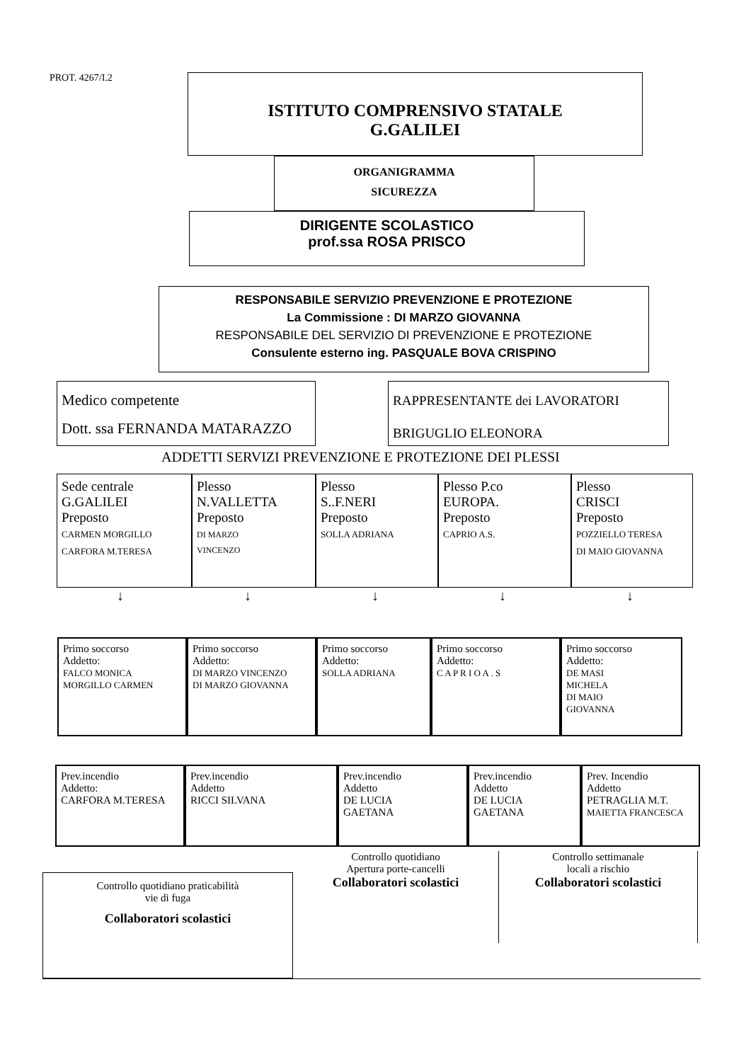PROT. 4267/I.2
ISTITUTO COMPRENSIVO STATALE
G.GALILEI
ORGANIGRAMMA
SICUREZZA
DIRIGENTE SCOLASTICO
prof.ssa ROSA PRISCO
RESPONSABILE SERVIZIO PREVENZIONE E PROTEZIONE
La Commissione : DI MARZO GIOVANNA
RESPONSABILE DEL SERVIZIO DI PREVENZIONE E PROTEZIONE
Consulente esterno ing. PASQUALE BOVA CRISPINO
Medico competente
Dott. ssa FERNANDA MATARAZZO
RAPPRESENTANTE dei LAVORATORI
BRIGUGLIO ELEONORA
ADDETTI SERVIZI PREVENZIONE E PROTEZIONE DEI PLESSI
Sede centrale
G.GALILEI
Preposto
CARMEN MORGILLO
CARFORA M.TERESA
Plesso
N.VALLETTA
Preposto
DI MARZO
VINCENZO
Plesso
S..F.NERI
Preposto
SOLLA ADRIANA
Plesso P.co
EUROPA.
Preposto
CAPRIO A.S.
Plesso
CRISCI
Preposto
POZZIELLO TERESA
DI MAIO GIOVANNA
↓ ↓ ↓ ↓ ↓
Primo soccorso
Addetto:
FALCO MONICA
MORGILLO CARMEN
Primo soccorso
Addetto:
DI MARZO VINCENZO
DI MARZO GIOVANNA
Primo soccorso
Addetto:
SOLLA ADRIANA
Primo soccorso
Addetto:
C A P R I O A . S
Primo soccorso
Addetto:
DE MASI
MICHELA
DI MAIO
GIOVANNA
Prev.incendio
Addetto:
CARFORA M.TERESA
Prev.incendio
Addetto
RICCI SILVANA
Prev.incendio
Addetto
DE LUCIA
GAETANA
Prev.incendio
Addetto
DE LUCIA
GAETANA
Prev. Incendio
Addetto
PETRAGLIA M.T.
MAIETTA FRANCESCA
Controllo quotidiano praticabilità
vie di fuga
Collaboratori scolastici
Controllo quotidiano
Apertura porte-cancelli
Collaboratori scolastici
Controllo settimanale
locali a rischio
Collaboratori scolastici